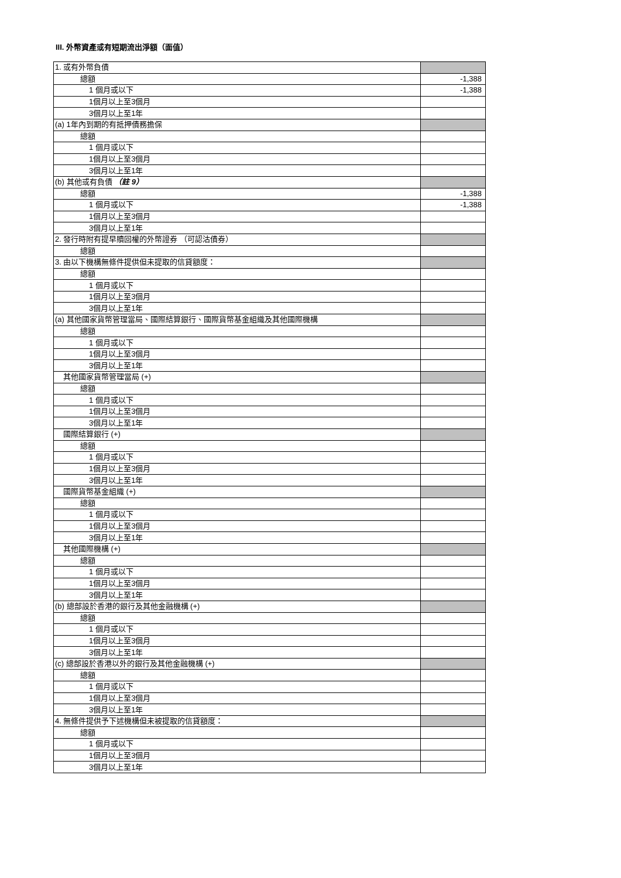III. 外幣資產或有短期流出淨額（面值）
| 1. 或有外幣負債 | |
| 總額 | -1,388 |
| 1 個月或以下 | -1,388 |
| 1個月以上至3個月 | |
| 3個月以上至1年 | |
| (a) 1年內到期的有抵押債務擔保 | |
| 總額 | |
| 1 個月或以下 | |
| 1個月以上至3個月 | |
| 3個月以上至1年 | |
| (b) 其他或有負債 （註 9） | |
| 總額 | -1,388 |
| 1 個月或以下 | -1,388 |
| 1個月以上至3個月 | |
| 3個月以上至1年 | |
| 2. 發行時附有提早贖回權的外幣證券 （可認沽債券） | |
| 總額 | |
| 3. 由以下機構無條件提供但未提取的信貸額度： | |
| 總額 | |
| 1 個月或以下 | |
| 1個月以上至3個月 | |
| 3個月以上至1年 | |
| (a) 其他國家貨幣管理當局、國際結算銀行、國際貨幣基金組織及其他國際機構 | |
| 總額 | |
| 1 個月或以下 | |
| 1個月以上至3個月 | |
| 3個月以上至1年 | |
| 其他國家貨幣管理當局 (+) | |
| 總額 | |
| 1 個月或以下 | |
| 1個月以上至3個月 | |
| 3個月以上至1年 | |
| 國際結算銀行 (+) | |
| 總額 | |
| 1 個月或以下 | |
| 1個月以上至3個月 | |
| 3個月以上至1年 | |
| 國際貨幣基金組織 (+) | |
| 總額 | |
| 1 個月或以下 | |
| 1個月以上至3個月 | |
| 3個月以上至1年 | |
| 其他國際機構 (+) | |
| 總額 | |
| 1 個月或以下 | |
| 1個月以上至3個月 | |
| 3個月以上至1年 | |
| (b) 總部設於香港的銀行及其他金融機構 (+) | |
| 總額 | |
| 1 個月或以下 | |
| 1個月以上至3個月 | |
| 3個月以上至1年 | |
| (c) 總部設於香港以外的銀行及其他金融機構 (+) | |
| 總額 | |
| 1 個月或以下 | |
| 1個月以上至3個月 | |
| 3個月以上至1年 | |
| 4. 無條件提供予下述機構但未被提取的信貸額度： | |
| 總額 | |
| 1 個月或以下 | |
| 1個月以上至3個月 | |
| 3個月以上至1年 | |